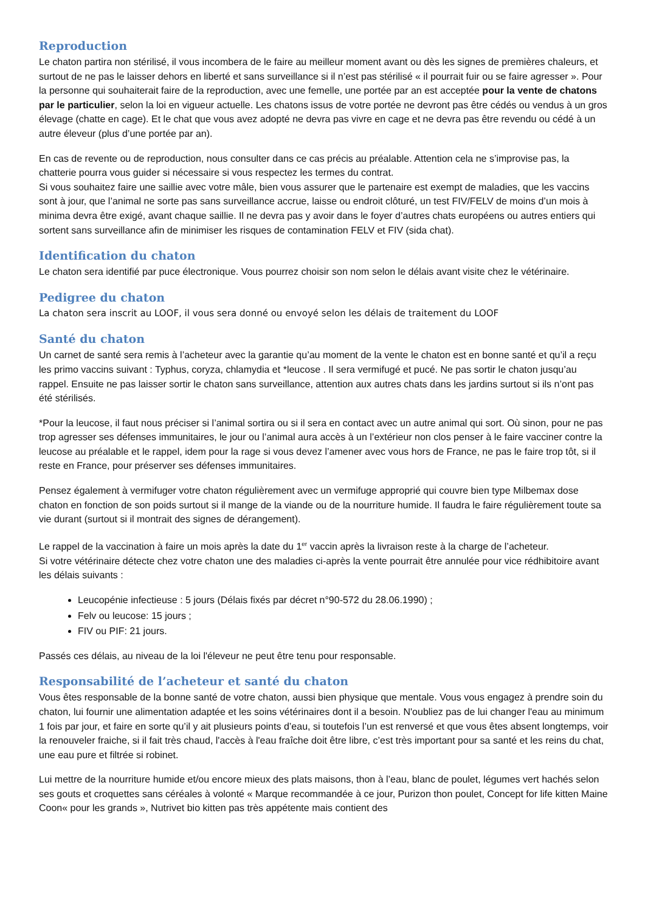Reproduction
Le chaton partira non stérilisé, il vous incombera de le faire au meilleur moment avant ou dès les signes de premières chaleurs, et surtout de ne pas le laisser dehors en liberté et sans surveillance si il n’est pas stérilisé « il pourrait fuir ou se faire agresser ». Pour la personne qui souhaiterait faire de la reproduction, avec une femelle, une portée par an est acceptée pour la vente de chatons par le particulier, selon la loi en vigueur actuelle. Les chatons issus de votre portée ne devront pas être cédés ou vendus à un gros élevage (chatte en cage). Et le chat que vous avez adopté ne devra pas vivre en cage et ne devra pas être revendu ou cédé à un autre éleveur (plus d’une portée par an).
En cas de revente ou de reproduction, nous consulter dans ce cas précis au préalable. Attention cela ne s’improvise pas, la chatterie pourra vous guider si nécessaire si vous respectez les termes du contrat.
Si vous souhaitez faire une saillie avec votre mâle, bien vous assurer que le partenaire est exempt de maladies, que les vaccins sont à jour, que l’animal ne sorte pas sans surveillance accrue, laisse ou endroit clôturé, un test FIV/FELV de moins d’un mois à minima devra être exigé, avant chaque saillie. Il ne devra pas y avoir dans le foyer d’autres chats européens ou autres entiers qui sortent sans surveillance afin de minimiser les risques de contamination FELV et FIV (sida chat).
Identification du chaton
Le chaton sera identifié par puce électronique. Vous pourrez choisir son nom selon le délais avant visite chez le vétérinaire.
Pedigree du chaton
La chaton sera inscrit au LOOF, il vous sera donné ou envoyé selon les délais de traitement du LOOF
Santé du chaton
Un carnet de santé sera remis à l’acheteur avec la garantie qu’au moment de la vente le chaton est en bonne santé et qu’il a reçu les primo vaccins suivant : Typhus, coryza, chlamydia et *leucose . Il sera vermifugé et pucé. Ne pas sortir le chaton jusqu’au rappel. Ensuite ne pas laisser sortir le chaton sans surveillance, attention aux autres chats dans les jardins surtout si ils n’ont pas été stérilisés.
*Pour la leucose, il faut nous préciser si l’animal sortira ou si il sera en contact avec un autre animal qui sort. Où sinon, pour ne pas trop agresser ses défenses immunitaires, le jour ou l’animal aura accès à un l’extérieur non clos penser à le faire vacciner contre la leucose au préalable et le rappel, idem pour la rage si vous devez l’amener avec vous hors de France, ne pas le faire trop tôt, si il reste en France, pour préserver ses défenses immunitaires.
Pensez également à vermifuger votre chaton régulièrement avec un vermifuge approprié qui couvre bien type Milbemax dose chaton en fonction de son poids surtout si il mange de la viande ou de la nourriture humide. Il faudra le faire régulièrement toute sa vie durant (surtout si il montrait des signes de dérangement).
Le rappel de la vaccination à faire un mois après la date du 1<sup>er</sup> vaccin après la livraison reste à la charge de l’acheteur.
Si votre vétérinaire détecte chez votre chaton une des maladies ci-après la vente pourrait être annulée pour vice rédhibitoire avant les délais suivants :
Leucopénie infectieuse : 5 jours (Délais fixés par décret n°90-572 du 28.06.1990) ;
Felv ou leucose: 15 jours ;
FIV ou PIF: 21 jours.
Passés ces délais, au niveau de la loi l'éleveur ne peut être tenu pour responsable.
Responsabilité de l’acheteur et santé du chaton
Vous êtes responsable de la bonne santé de votre chaton, aussi bien physique que mentale. Vous vous engagez à prendre soin du chaton, lui fournir une alimentation adaptée et les soins vétérinaires dont il a besoin. N'oubliez pas de lui changer l'eau au minimum 1 fois par jour, et faire en sorte qu’il y ait plusieurs points d’eau, si toutefois l’un est renversé et que vous êtes absent longtemps, voir la renouveler fraiche, si il fait très chaud, l'accès à l'eau fraîche doit être libre, c’est très important pour sa santé et les reins du chat, une eau pure et filtrée si robinet.
Lui mettre de la nourriture humide et/ou encore mieux des plats maisons, thon à l’eau, blanc de poulet, légumes vert hachés selon ses gouts et croquettes sans céréales à volonté « Marque recommandée à ce jour, Purizon thon poulet, Concept for life kitten Maine Coon« pour les grands », Nutrivet bio kitten pas très appétente mais contient des